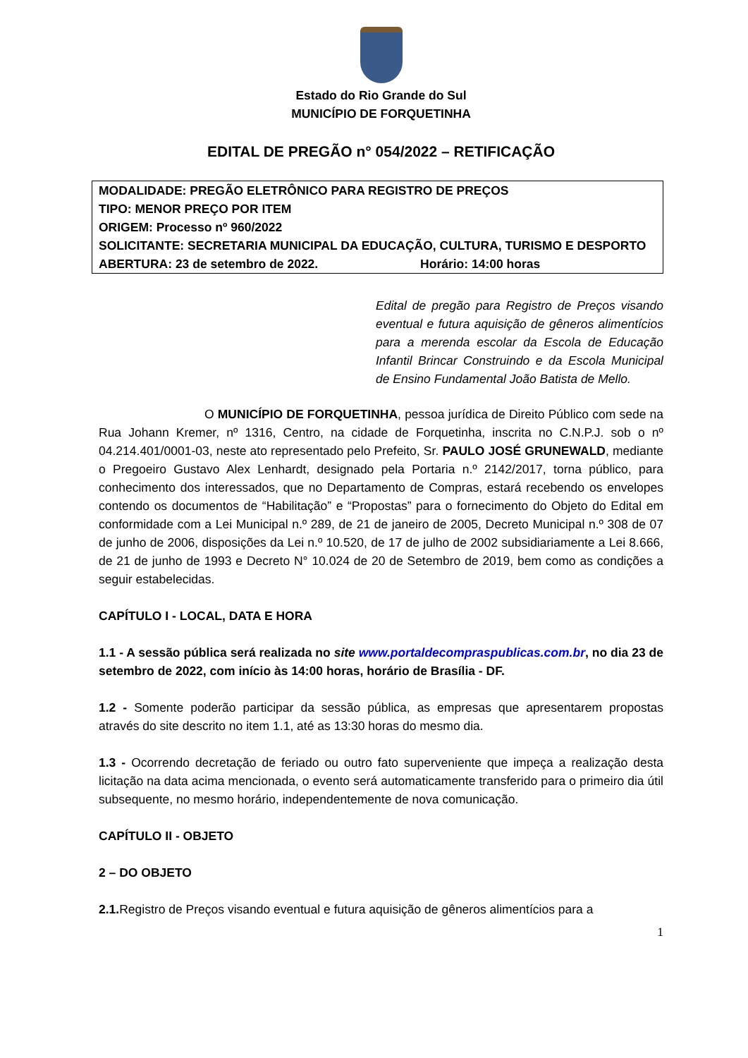Estado do Rio Grande do Sul
MUNICÍPIO DE FORQUETINHA
EDITAL DE PREGÃO n° 054/2022 – RETIFICAÇÃO
MODALIDADE: PREGÃO ELETRÔNICO PARA REGISTRO DE PREÇOS
TIPO: MENOR PREÇO POR ITEM
ORIGEM: Processo nº 960/2022
SOLICITANTE: SECRETARIA MUNICIPAL DA EDUCAÇÃO, CULTURA, TURISMO E DESPORTO
ABERTURA: 23 de setembro de 2022. Horário: 14:00 horas
Edital de pregão para Registro de Preços visando eventual e futura aquisição de gêneros alimentícios para a merenda escolar da Escola de Educação Infantil Brincar Construindo e da Escola Municipal de Ensino Fundamental João Batista de Mello.
O MUNICÍPIO DE FORQUETINHA, pessoa jurídica de Direito Público com sede na Rua Johann Kremer, nº 1316, Centro, na cidade de Forquetinha, inscrita no C.N.P.J. sob o nº 04.214.401/0001-03, neste ato representado pelo Prefeito, Sr. PAULO JOSÉ GRUNEWALD, mediante o Pregoeiro Gustavo Alex Lenhardt, designado pela Portaria n.º 2142/2017, torna público, para conhecimento dos interessados, que no Departamento de Compras, estará recebendo os envelopes contendo os documentos de “Habilitação” e “Propostas” para o fornecimento do Objeto do Edital em conformidade com a Lei Municipal n.º 289, de 21 de janeiro de 2005, Decreto Municipal n.º 308 de 07 de junho de 2006, disposições da Lei n.º 10.520, de 17 de julho de 2002 subsidiariamente a Lei 8.666, de 21 de junho de 1993 e Decreto N° 10.024 de 20 de Setembro de 2019, bem como as condições a seguir estabelecidas.
CAPÍTULO I - LOCAL, DATA E HORA
1.1 - A sessão pública será realizada no site www.portaldecompraspublicas.com.br, no dia 23 de setembro de 2022, com início às 14:00 horas, horário de Brasília - DF.
1.2 - Somente poderão participar da sessão pública, as empresas que apresentarem propostas através do site descrito no item 1.1, até as 13:30 horas do mesmo dia.
1.3 - Ocorrendo decretação de feriado ou outro fato superveniente que impeça a realização desta licitação na data acima mencionada, o evento será automaticamente transferido para o primeiro dia útil subsequente, no mesmo horário, independentemente de nova comunicação.
CAPÍTULO II - OBJETO
2 – DO OBJETO
2.1. Registro de Preços visando eventual e futura aquisição de gêneros alimentícios para a
1